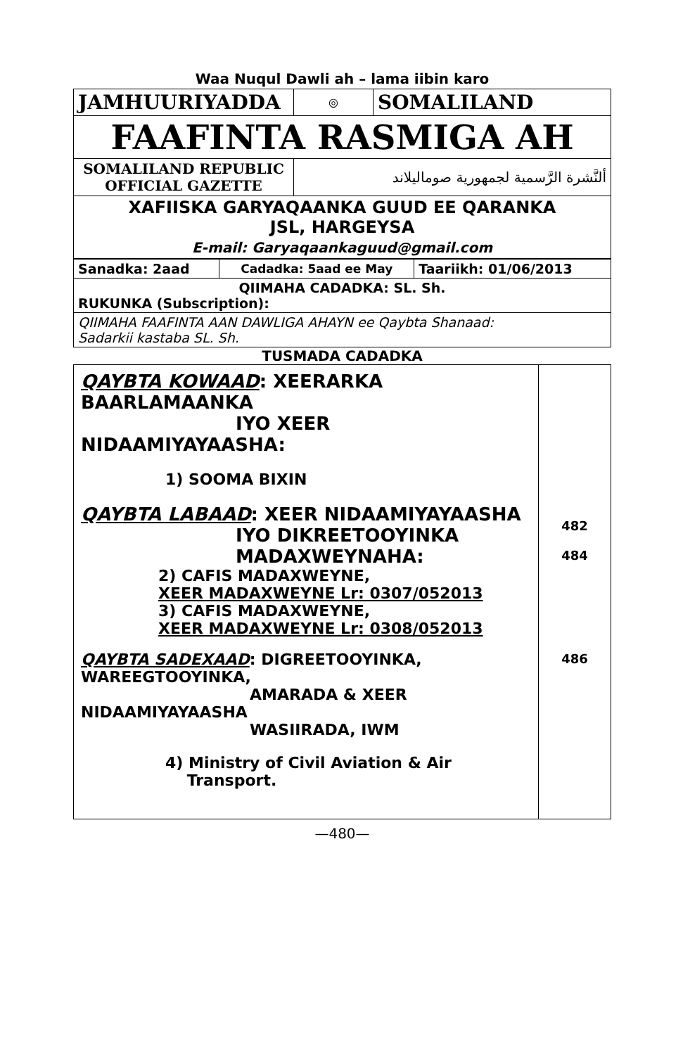Waa Nuqul Dawli ah – lama iibin karo
| JAMHUURIYADDA | ◎ | SOMALILAND |
| FAAFINTA RASMIGA AH | | |
| SOMALILAND REPUBLIC OFFICIAL GAZETTE | ألنَّشرة الرَّسمية لجمهورية صوماليلاند | |
| XAFIISKA GARYAQAANKA GUUD EE QARANKA JSL, HARGEYSA E-mail: Garyaqaankaguud@gmail.com | | |
| Sanadka: 2aad | Cadadka: 5aad ee May | Taariikh: 01/06/2013 |
| QIIMAHA CADADKA: SL. Sh. RUKUNKA (Subscription): | | |
| QIIMAHA FAAFINTA AAN DAWLIGA AHAYN ee Qaybta Shanaad: Sadarkii kastaba SL. Sh. | | |
TUSMADA CADADKA
| QAYBTA KOWAAD : XEERARKA BAARLAMAANKA IYO XEER NIDAAMIYAYAASHA: 1) SOOMA BIXIN QAYBTA LABAAD : XEER NIDAAMIYAYAASHA IYO DIKREETOOYINKA MADAXWEYNAHA: 2) CAFIS MADAXWEYNE, XEER MADAXWEYNE Lr: 0307/052013 3) CAFIS MADAXWEYNE, XEER MADAXWEYNE Lr: 0308/052013 QAYBTA SADEXAAD : DIGREETOOYINKA, WAREEGTOOYINKA, AMARADA & XEER NIDAAMIYAYAASHA WASIIRADA, IWM 4) Ministry of Civil Aviation & Air Transport. | 482 484 486 |
—480—